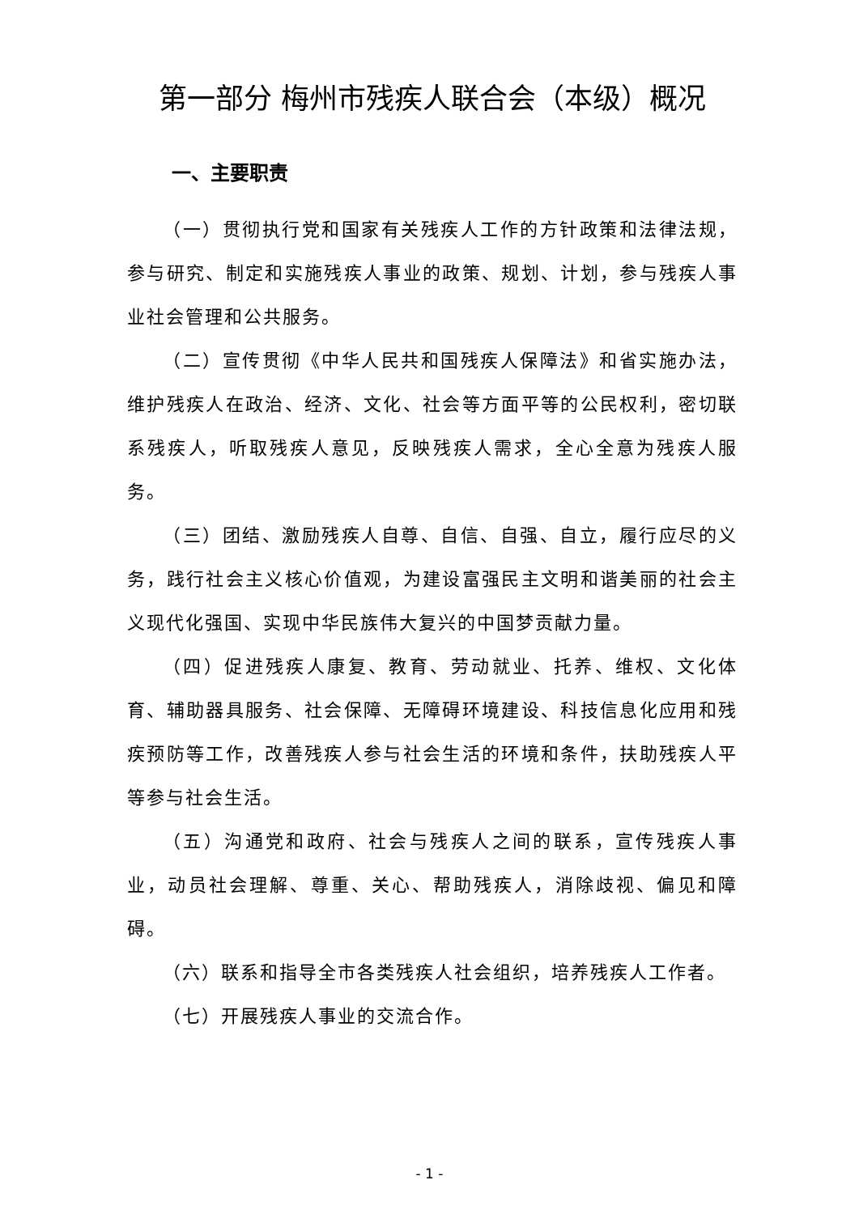第一部分 梅州市残疾人联合会（本级）概况
一、主要职责
（一）贯彻执行党和国家有关残疾人工作的方针政策和法律法规，参与研究、制定和实施残疾人事业的政策、规划、计划，参与残疾人事业社会管理和公共服务。
（二）宣传贯彻《中华人民共和国残疾人保障法》和省实施办法，维护残疾人在政治、经济、文化、社会等方面平等的公民权利，密切联系残疾人，听取残疾人意见，反映残疾人需求，全心全意为残疾人服务。
（三）团结、激励残疾人自尊、自信、自强、自立，履行应尽的义务，践行社会主义核心价值观，为建设富强民主文明和谐美丽的社会主义现代化强国、实现中华民族伟大复兴的中国梦贡献力量。
（四）促进残疾人康复、教育、劳动就业、托养、维权、文化体育、辅助器具服务、社会保障、无障碍环境建设、科技信息化应用和残疾预防等工作，改善残疾人参与社会生活的环境和条件，扶助残疾人平等参与社会生活。
（五）沟通党和政府、社会与残疾人之间的联系，宣传残疾人事业，动员社会理解、尊重、关心、帮助残疾人，消除歧视、偏见和障碍。
（六）联系和指导全市各类残疾人社会组织，培养残疾人工作者。
（七）开展残疾人事业的交流合作。
- 1 -